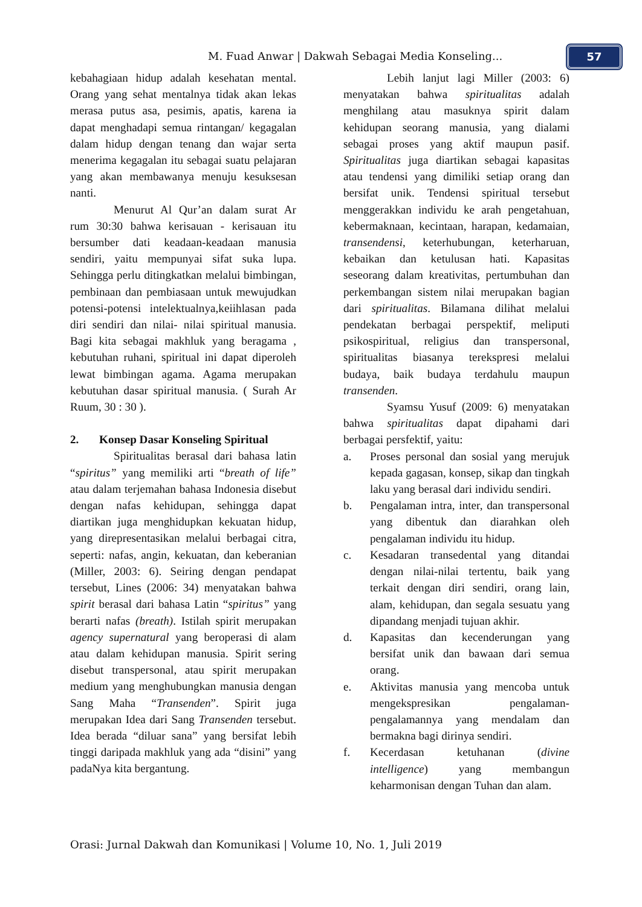M. Fuad Anwar | Dakwah Sebagai Media Konseling...
57
kebahagiaan hidup adalah kesehatan mental. Orang yang sehat mentalnya tidak akan lekas merasa putus asa, pesimis, apatis, karena ia dapat menghadapi semua rintangan/ kegagalan dalam hidup dengan tenang dan wajar serta menerima kegagalan itu sebagai suatu pelajaran yang akan membawanya menuju kesuksesan nanti.
Menurut Al Qur’an dalam surat Ar rum 30:30 bahwa kerisauan - kerisauan itu bersumber dati keadaan-keadaan manusia sendiri, yaitu mempunyai sifat suka lupa. Sehingga perlu ditingkatkan melalui bimbingan, pembinaan dan pembiasaan untuk mewujudkan potensi-potensi intelektualnya,keiihlasan pada diri sendiri dan nilai- nilai spiritual manusia. Bagi kita sebagai makhluk yang beragama , kebutuhan ruhani, spiritual ini dapat diperoleh lewat bimbingan agama. Agama merupakan kebutuhan dasar spiritual manusia. ( Surah Ar Ruum, 30 : 30 ).
2. Konsep Dasar Konseling Spiritual
Spiritualitas berasal dari bahasa latin “spiritus” yang memiliki arti “breath of life” atau dalam terjemahan bahasa Indonesia disebut dengan nafas kehidupan, sehingga dapat diartikan juga menghidupkan kekuatan hidup, yang direpresentasikan melalui berbagai citra, seperti: nafas, angin, kekuatan, dan keberanian (Miller, 2003: 6). Seiring dengan pendapat tersebut, Lines (2006: 34) menyatakan bahwa spirit berasal dari bahasa Latin “spiritus” yang berarti nafas (breath). Istilah spirit merupakan agency supernatural yang beroperasi di alam atau dalam kehidupan manusia. Spirit sering disebut transpersonal, atau spirit merupakan medium yang menghubungkan manusia dengan Sang Maha “Transenden”. Spirit juga merupakan Idea dari Sang Transenden tersebut. Idea berada “diluar sana” yang bersifat lebih tinggi daripada makhluk yang ada “disini” yang padaNya kita bergantung.
Lebih lanjut lagi Miller (2003: 6) menyatakan bahwa spiritualitas adalah menghilang atau masuknya spirit dalam kehidupan seorang manusia, yang dialami sebagai proses yang aktif maupun pasif. Spiritualitas juga diartikan sebagai kapasitas atau tendensi yang dimiliki setiap orang dan bersifat unik. Tendensi spiritual tersebut menggerakkan individu ke arah pengetahuan, kebermaknaan, kecintaan, harapan, kedamaian, transendensi, keterhubungan, keterharuan, kebaikan dan ketulusan hati. Kapasitas seseorang dalam kreativitas, pertumbuhan dan perkembangan sistem nilai merupakan bagian dari spiritualitas. Bilamana dilihat melalui pendekatan berbagai perspektif, meliputi psikospiritual, religius dan transpersonal, spiritualitas biasanya terekspresi melalui budaya, baik budaya terdahulu maupun transenden.
Syamsu Yusuf (2009: 6) menyatakan bahwa spiritualitas dapat dipahami dari berbagai persfektif, yaitu:
a. Proses personal dan sosial yang merujuk kepada gagasan, konsep, sikap dan tingkah laku yang berasal dari individu sendiri.
b. Pengalaman intra, inter, dan transpersonal yang dibentuk dan diarahkan oleh pengalaman individu itu hidup.
c. Kesadaran transedental yang ditandai dengan nilai-nilai tertentu, baik yang terkait dengan diri sendiri, orang lain, alam, kehidupan, dan segala sesuatu yang dipandang menjadi tujuan akhir.
d. Kapasitas dan kecenderungan yang bersifat unik dan bawaan dari semua orang.
e. Aktivitas manusia yang mencoba untuk mengekspresikan pengalaman-pengalamannya yang mendalam dan bermakna bagi dirinya sendiri.
f. Kecerdasan ketuhanan (divine intelligence) yang membangun keharmonisan dengan Tuhan dan alam.
Orasi: Jurnal Dakwah dan Komunikasi | Volume 10, No. 1, Juli 2019